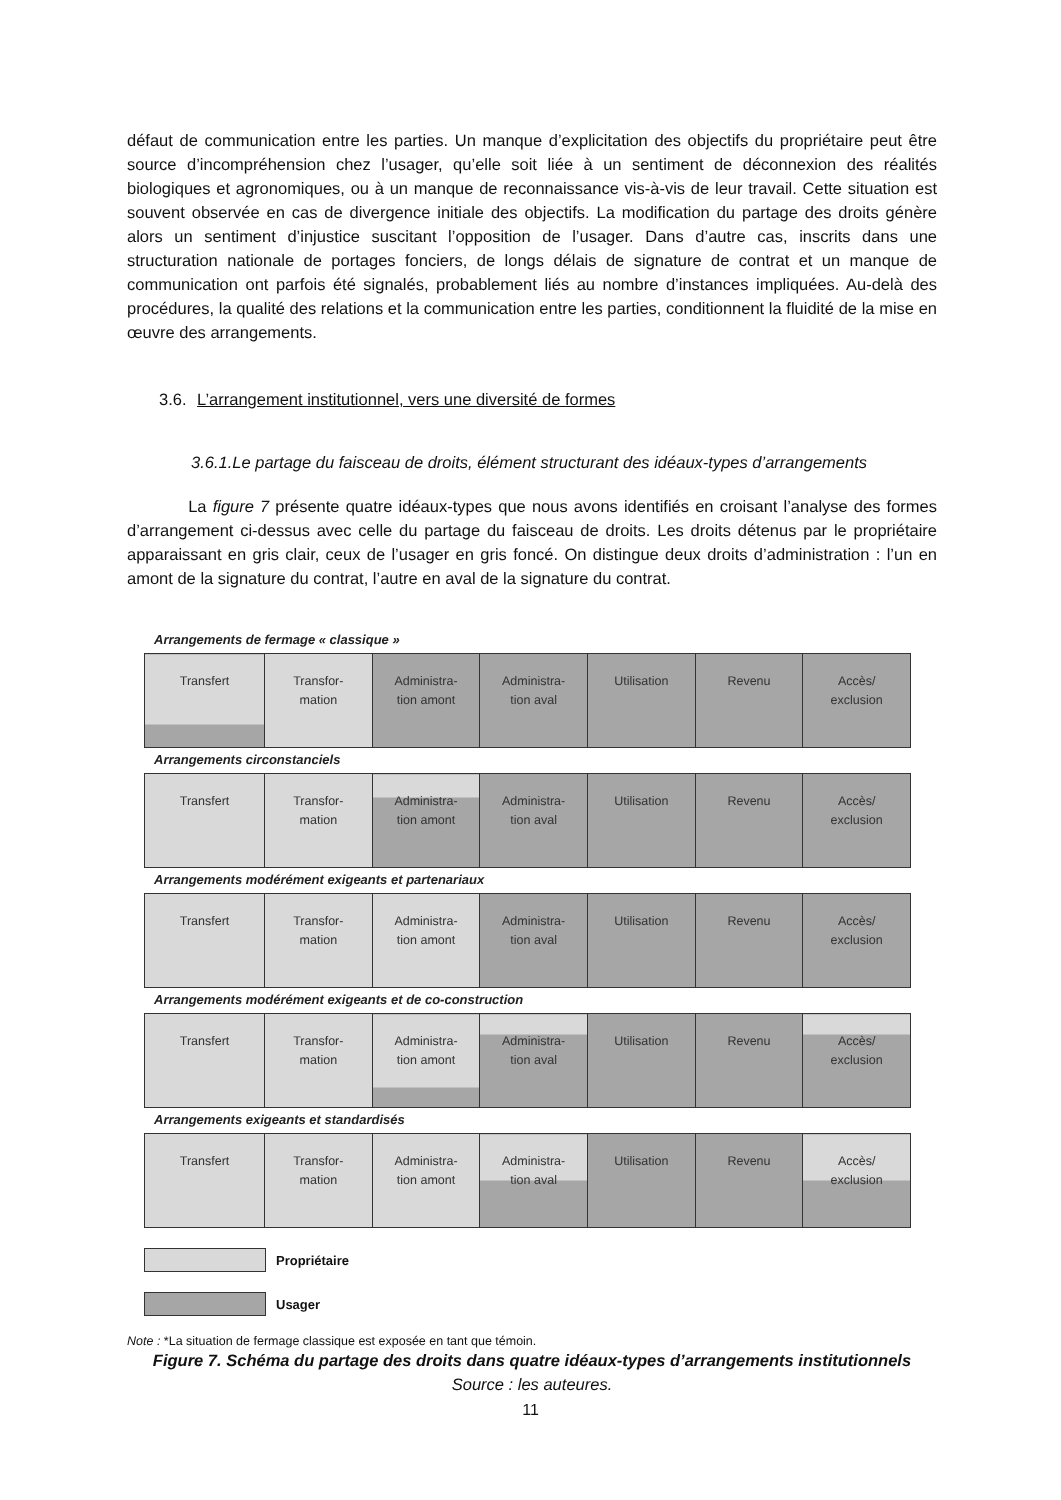défaut de communication entre les parties. Un manque d’explicitation des objectifs du propriétaire peut être source d’incompréhension chez l’usager, qu’elle soit liée à un sentiment de déconnexion des réalités biologiques et agronomiques, ou à un manque de reconnaissance vis-à-vis de leur travail. Cette situation est souvent observée en cas de divergence initiale des objectifs. La modification du partage des droits génère alors un sentiment d’injustice suscitant l’opposition de l’usager. Dans d’autre cas, inscrits dans une structuration nationale de portages fonciers, de longs délais de signature de contrat et un manque de communication ont parfois été signalés, probablement liés au nombre d’instances impliquées. Au-delà des procédures, la qualité des relations et la communication entre les parties, conditionnent la fluidité de la mise en œuvre des arrangements.
3.6. L’arrangement institutionnel, vers une diversité de formes
3.6.1.Le partage du faisceau de droits, élément structurant des idéaux-types d’arrangements
La figure 7 présente quatre idéaux-types que nous avons identifiés en croisant l’analyse des formes d’arrangement ci-dessus avec celle du partage du faisceau de droits. Les droits détenus par le propriétaire apparaissant en gris clair, ceux de l’usager en gris foncé. On distingue deux droits d’administration : l’un en amont de la signature du contrat, l’autre en aval de la signature du contrat.
Arrangements de fermage « classique »
| Transfert | Transfor- mation | Administra- tion amont | Administra- tion aval | Utilisation | Revenu | Accès/ exclusion |
Arrangements circonstanciels
| Transfert | Transfor- mation | Administra- tion amont | Administra- tion aval | Utilisation | Revenu | Accès/ exclusion |
Arrangements modérément exigeants et partenariaux
| Transfert | Transfor- mation | Administra- tion amont | Administra- tion aval | Utilisation | Revenu | Accès/ exclusion |
Arrangements modérément exigeants et de co-construction
| Transfert | Transfor- mation | Administra- tion amont | Administra- tion aval | Utilisation | Revenu | Accès/ exclusion |
Arrangements exigeants et standardisés
| Transfert | Transfor- mation | Administra- tion amont | Administra- tion aval | Utilisation | Revenu | Accès/ exclusion |
Propriétaire
Usager
Note : *La situation de fermage classique est exposée en tant que témoin.
Figure 7. Schéma du partage des droits dans quatre idéaux-types d’arrangements institutionnels
Source : les auteures.
11